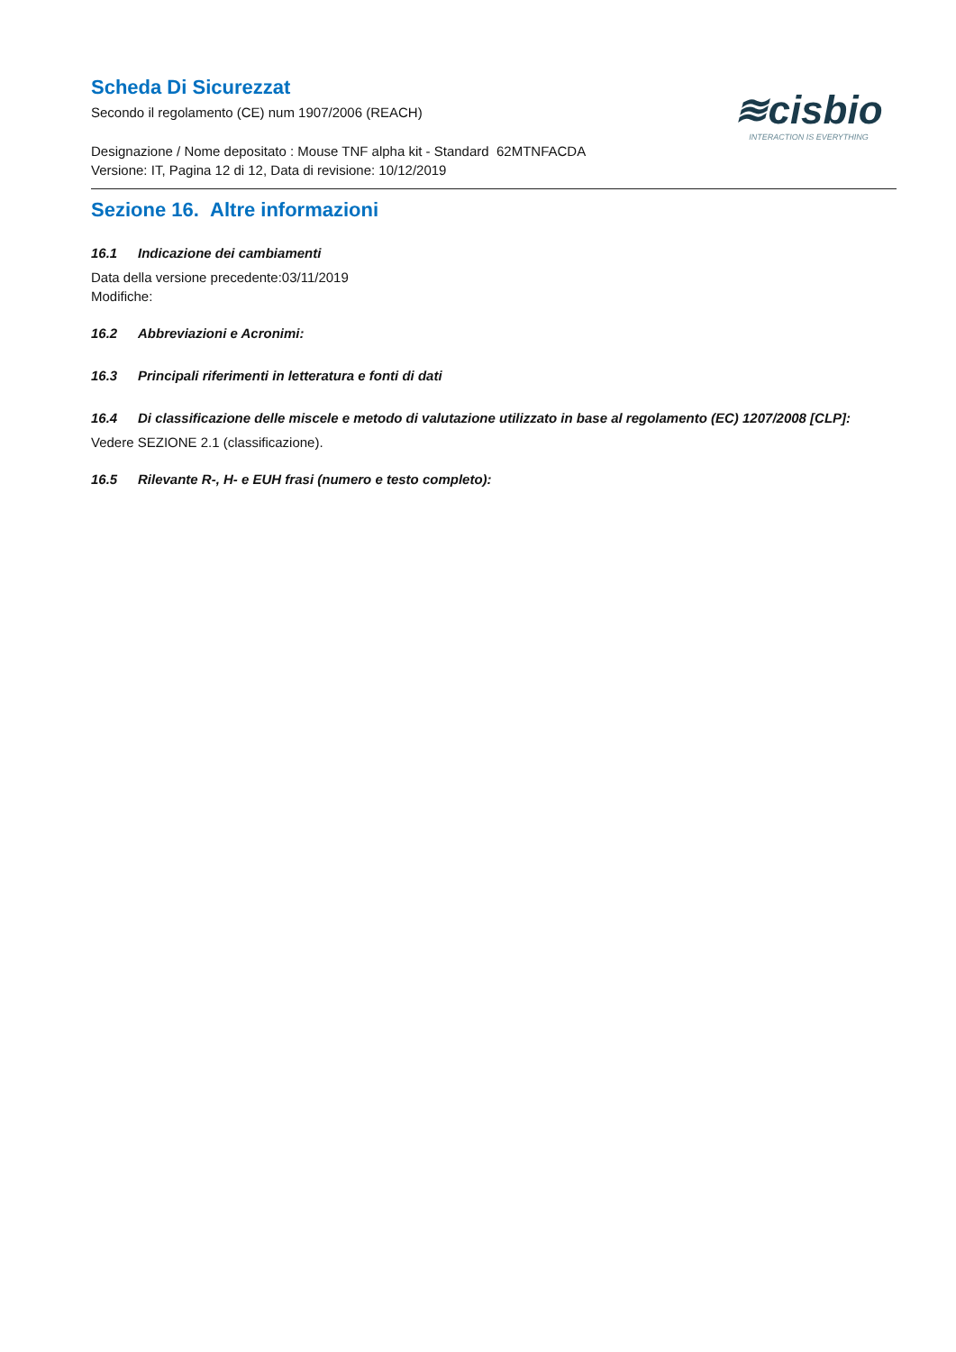Scheda Di Sicurezzat
Secondo il regolamento (CE) num 1907/2006 (REACH)
Designazione / Nome depositato : Mouse TNF alpha kit - Standard 62MTNFACDA
Versione: IT, Pagina 12 di 12, Data di revisione: 10/12/2019
≋cisbio
INTERACTION IS EVERYTHING
Sezione 16. Altre informazioni
16.1 Indicazione dei cambiamenti
Data della versione precedente:03/11/2019
Modifiche:
16.2 Abbreviazioni e Acronimi:
16.3 Principali riferimenti in letteratura e fonti di dati
16.4 Di classificazione delle miscele e metodo di valutazione utilizzato in base al regolamento (EC) 1207/2008 [CLP]:
Vedere SEZIONE 2.1 (classificazione).
16.5 Rilevante R-, H- e EUH frasi (numero e testo completo):